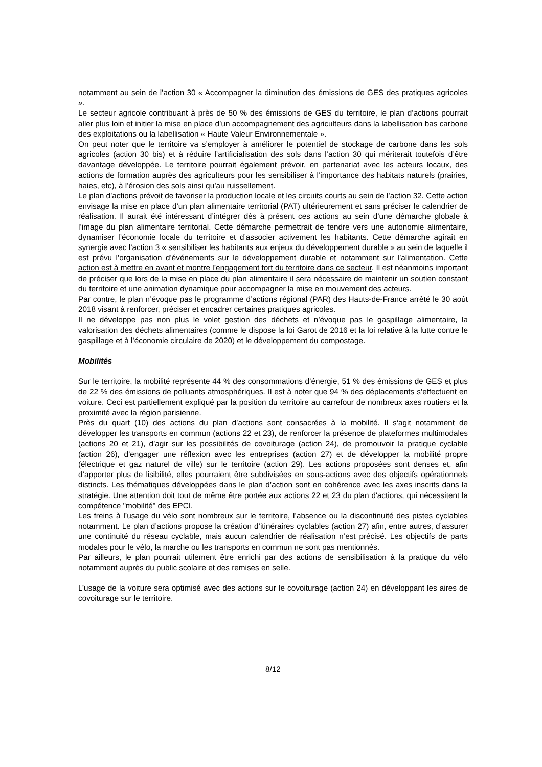notamment au sein de l’action 30 « Accompagner la diminution des émissions de GES des pratiques agricoles ».
Le secteur agricole contribuant à près de 50 % des émissions de GES du territoire, le plan d’actions pourrait aller plus loin et initier la mise en place d’un accompagnement des agriculteurs dans la labellisation bas carbone des exploitations ou la labellisation « Haute Valeur Environnementale ».
On peut noter que le territoire va s’employer à améliorer le potentiel de stockage de carbone dans les sols agricoles (action 30 bis) et à réduire l’artificialisation des sols dans l’action 30 qui mériterait toutefois d’être davantage développée. Le territoire pourrait également prévoir, en partenariat avec les acteurs locaux, des actions de formation auprès des agriculteurs pour les sensibiliser à l’importance des habitats naturels (prairies, haies, etc), à l’érosion des sols ainsi qu’au ruissellement.
Le plan d’actions prévoit de favoriser la production locale et les circuits courts au sein de l’action 32. Cette action envisage la mise en place d’un plan alimentaire territorial (PAT) ultérieurement et sans préciser le calendrier de réalisation. Il aurait été intéressant d’intégrer dès à présent ces actions au sein d’une démarche globale à l’image du plan alimentaire territorial. Cette démarche permettrait de tendre vers une autonomie alimentaire, dynamiser l’économie locale du territoire et d’associer activement les habitants. Cette démarche agirait en synergie avec l’action 3 « sensibiliser les habitants aux enjeux du développement durable » au sein de laquelle il est prévu l’organisation d’événements sur le développement durable et notamment sur l’alimentation. Cette action est à mettre en avant et montre l’engagement fort du territoire dans ce secteur. Il est néanmoins important de préciser que lors de la mise en place du plan alimentaire il sera nécessaire de maintenir un soutien constant du territoire et une animation dynamique pour accompagner la mise en mouvement des acteurs.
Par contre, le plan n’évoque pas le programme d’actions régional (PAR) des Hauts-de-France arrêté le 30 août 2018 visant à renforcer, préciser et encadrer certaines pratiques agricoles.
Il ne développe pas non plus le volet gestion des déchets et n’évoque pas le gaspillage alimentaire, la valorisation des déchets alimentaires (comme le dispose la loi Garot de 2016 et la loi relative à la lutte contre le gaspillage et à l’économie circulaire de 2020) et le développement du compostage.
Mobilités
Sur le territoire, la mobilité représente 44 % des consommations d’énergie, 51 % des émissions de GES et plus de 22 % des émissions de polluants atmosphériques. Il est à noter que 94 % des déplacements s’effectuent en voiture. Ceci est partiellement expliqué par la position du territoire au carrefour de nombreux axes routiers et la proximité avec la région parisienne.
Près du quart (10) des actions du plan d’actions sont consacrées à la mobilité. Il s‘agit notamment de développer les transports en commun (actions 22 et 23), de renforcer la présence de plateformes multimodales (actions 20 et 21), d’agir sur les possibilités de covoiturage (action 24), de promouvoir la pratique cyclable (action 26), d’engager une réflexion avec les entreprises (action 27) et de développer la mobilité propre (électrique et gaz naturel de ville) sur le territoire (action 29). Les actions proposées sont denses et, afin d’apporter plus de lisibilité, elles pourraient être subdivisées en sous-actions avec des objectifs opérationnels distincts. Les thématiques développées dans le plan d’action sont en cohérence avec les axes inscrits dans la stratégie. Une attention doit tout de même être portée aux actions 22 et 23 du plan d'actions, qui nécessitent la compétence "mobilité" des EPCI.
Les freins à l’usage du vélo sont nombreux sur le territoire, l’absence ou la discontinuité des pistes cyclables notamment. Le plan d’actions propose la création d’itinéraires cyclables (action 27) afin, entre autres, d’assurer une continuité du réseau cyclable, mais aucun calendrier de réalisation n’est précisé. Les objectifs de parts modales pour le vélo, la marche ou les transports en commun ne sont pas mentionnés.
Par ailleurs, le plan pourrait utilement être enrichi par des actions de sensibilisation à la pratique du vélo notamment auprès du public scolaire et des remises en selle.
L’usage de la voiture sera optimisé avec des actions sur le covoiturage (action 24) en développant les aires de covoiturage sur le territoire.
8/12